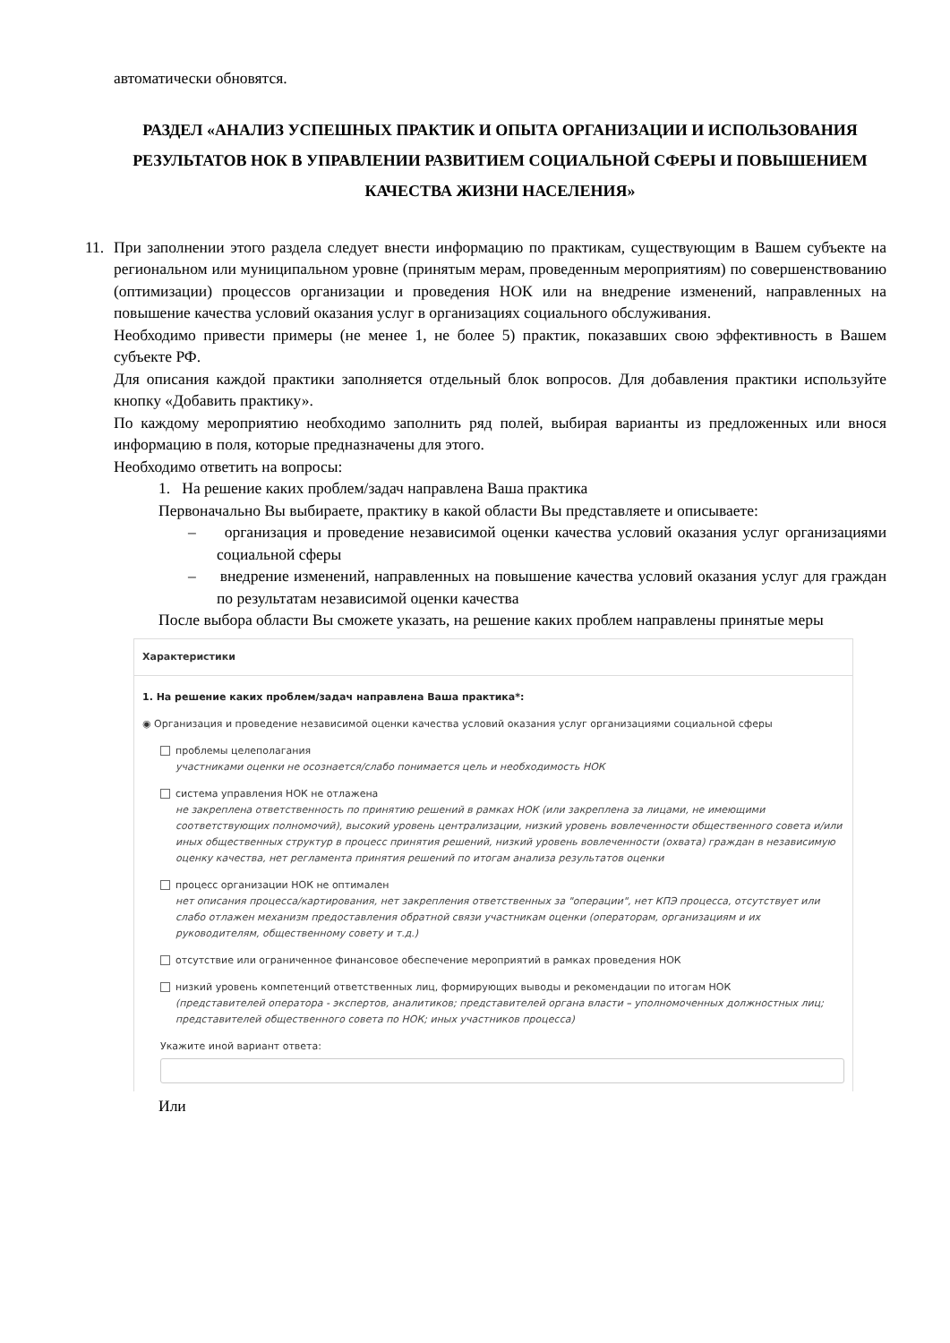автоматически обновятся.
РАЗДЕЛ «АНАЛИЗ УСПЕШНЫХ ПРАКТИК И ОПЫТА ОРГАНИЗАЦИИ И ИСПОЛЬЗОВАНИЯ РЕЗУЛЬТАТОВ НОК В УПРАВЛЕНИИ РАЗВИТИЕМ СОЦИАЛЬНОЙ СФЕРЫ И ПОВЫШЕНИЕМ КАЧЕСТВА ЖИЗНИ НАСЕЛЕНИЯ»
11. При заполнении этого раздела следует внести информацию по практикам, существующим в Вашем субъекте на региональном или муниципальном уровне (принятым мерам, проведенным мероприятиям) по совершенствованию (оптимизации) процессов организации и проведения НОК или на внедрение изменений, направленных на повышение качества условий оказания услуг в организациях социального обслуживания.
Необходимо привести примеры (не менее 1, не более 5) практик, показавших свою эффективность в Вашем субъекте РФ.
Для описания каждой практики заполняется отдельный блок вопросов. Для добавления практики используйте кнопку «Добавить практику».
По каждому мероприятию необходимо заполнить ряд полей, выбирая варианты из предложенных или внося информацию в поля, которые предназначены для этого.
Необходимо ответить на вопросы:
1. На решение каких проблем/задач направлена Ваша практика
Первоначально Вы выбираете, практику в какой области Вы представляете и описываете:
– организация и проведение независимой оценки качества условий оказания услуг организациями социальной сферы
– внедрение изменений, направленных на повышение качества условий оказания услуг для граждан по результатам независимой оценки качества
После выбора области Вы сможете указать, на решение каких проблем направлены принятые меры
Характеристики
1. На решение каких проблем/задач направлена Ваша практика*:
◉ Организация и проведение независимой оценки качества условий оказания услуг организациями социальной сферы
проблемы целеполагания
участниками оценки не осознается/слабо понимается цель и необходимость НОК
система управления НОК не отлажена
не закреплена ответственность по принятию решений в рамках НОК (или закреплена за лицами, не имеющими соответствующих полномочий), высокий уровень централизации, низкий уровень вовлеченности общественного совета и/или иных общественных структур в процесс принятия решений, низкий уровень вовлеченности (охвата) граждан в независимую оценку качества, нет регламента принятия решений по итогам анализа результатов оценки
процесс организации НОК не оптимален
нет описания процесса/картирования, нет закрепления ответственных за "операции", нет КПЭ процесса, отсутствует или слабо отлажен механизм предоставления обратной связи участникам оценки (операторам, организациям и их руководителям, общественному совету и т.д.)
отсутствие или ограниченное финансовое обеспечение мероприятий в рамках проведения НОК
низкий уровень компетенций ответственных лиц, формирующих выводы и рекомендации по итогам НОК
(представителей оператора - экспертов, аналитиков; представителей органа власти – уполномоченных должностных лиц; представителей общественного совета по НОК; иных участников процесса)
Укажите иной вариант ответа:
Или